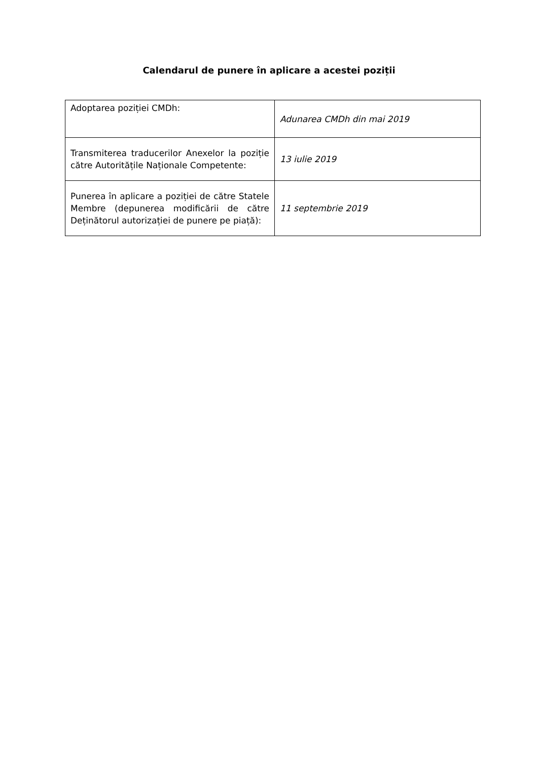Calendarul de punere în aplicare a acestei poziții
| Adoptarea poziției CMDh: | Adunarea CMDh din mai 2019 |
| Transmiterea traducerilor Anexelor la poziție către Autoritățile Naționale Competente: | 13 iulie 2019 |
| Punerea în aplicare a poziției de către Statele Membre (depunerea modificării de către Deținătorul autorizației de punere pe piață): | 11 septembrie 2019 |